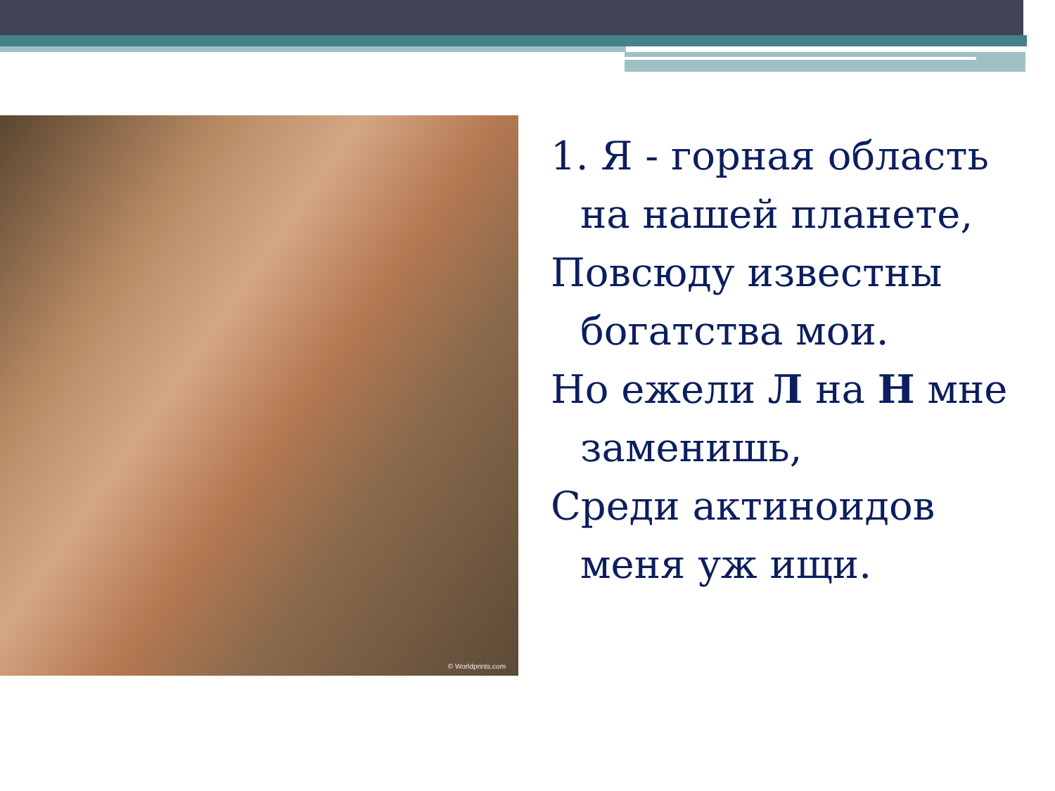© Worldprints.com
1. Я - горная область на нашей планете,
Повсюду известны богатства мои.
Но ежели Л на Н мне заменишь,
Среди актиноидов меня уж ищи.